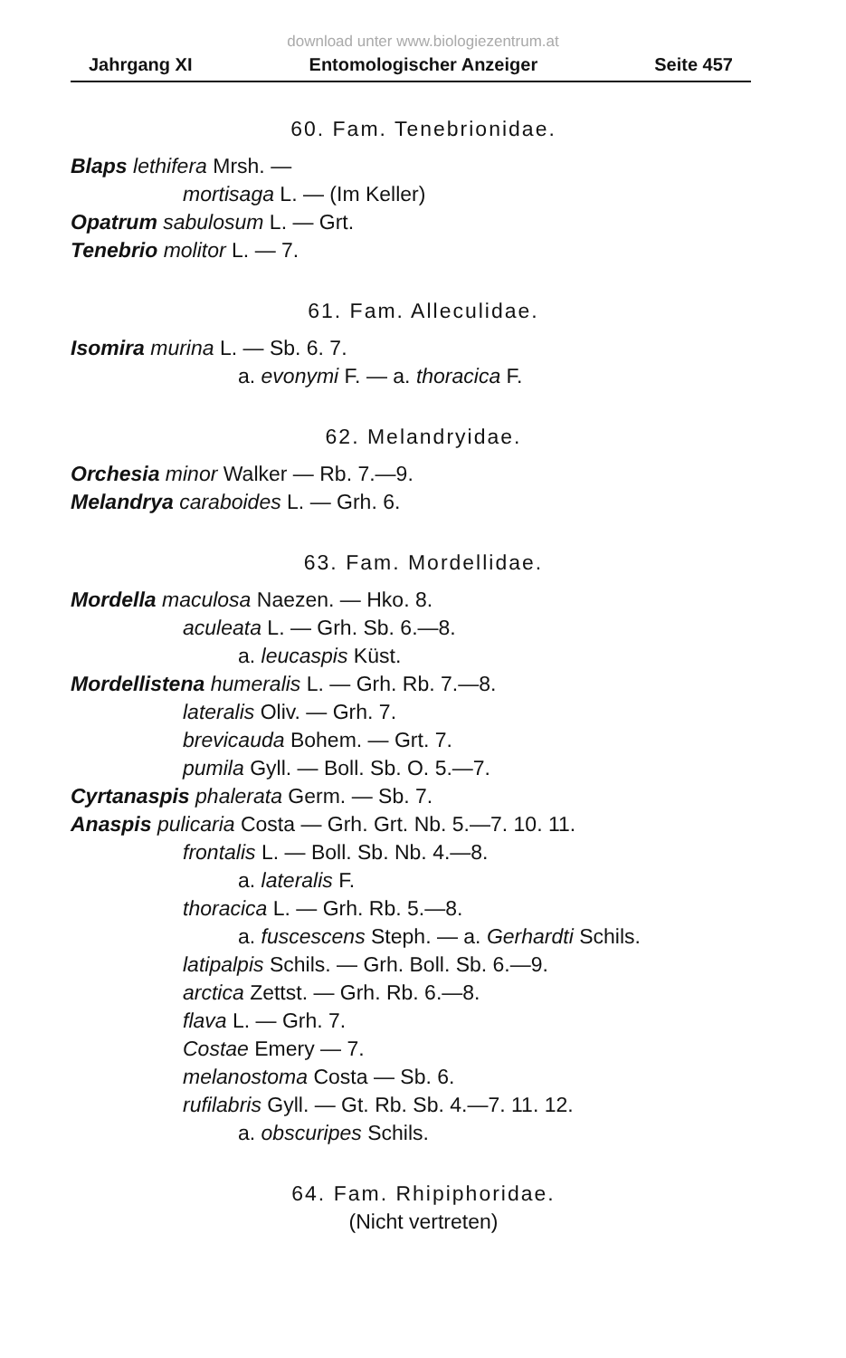download unter www.biologiezentrum.at
Jahrgang XI Entomologischer Anzeiger Seite 457
60. Fam. Tenebrionidae.
Blaps lethifera Mrsh. —
mortisaga L. — (Im Keller)
Opatrum sabulosum L. — Grt.
Tenebrio molitor L. — 7.
61. Fam. Alleculidae.
Isomira murina L. — Sb. 6. 7.
a. evonymi F. — a. thoracica F.
62. Melandryidae.
Orchesia minor Walker — Rb. 7.—9.
Melandrya caraboides L. — Grh. 6.
63. Fam. Mordellidae.
Mordella maculosa Naezen. — Hko. 8.
aculeata L. — Grh. Sb. 6.—8.
a. leucaspis Küst.
Mordellistena humeralis L. — Grh. Rb. 7.—8.
lateralis Oliv. — Grh. 7.
brevicauda Bohem. — Grt. 7.
pumila Gyll. — Boll. Sb. O. 5.—7.
Cyrtanaspis phalerata Germ. — Sb. 7.
Anaspis pulicaria Costa — Grh. Grt. Nb. 5.—7. 10. 11.
frontalis L. — Boll. Sb. Nb. 4.—8.
a. lateralis F.
thoracica L. — Grh. Rb. 5.—8.
a. fuscescens Steph. — a. Gerhardti Schils.
latipalpis Schils. — Grh. Boll. Sb. 6.—9.
arctica Zettst. — Grh. Rb. 6.—8.
flava L. — Grh. 7.
Costae Emery — 7.
melanostoma Costa — Sb. 6.
rufilabris Gyll. — Gt. Rb. Sb. 4.—7. 11. 12.
a. obscuripes Schils.
64. Fam. Rhipiphoridae.
(Nicht vertreten)